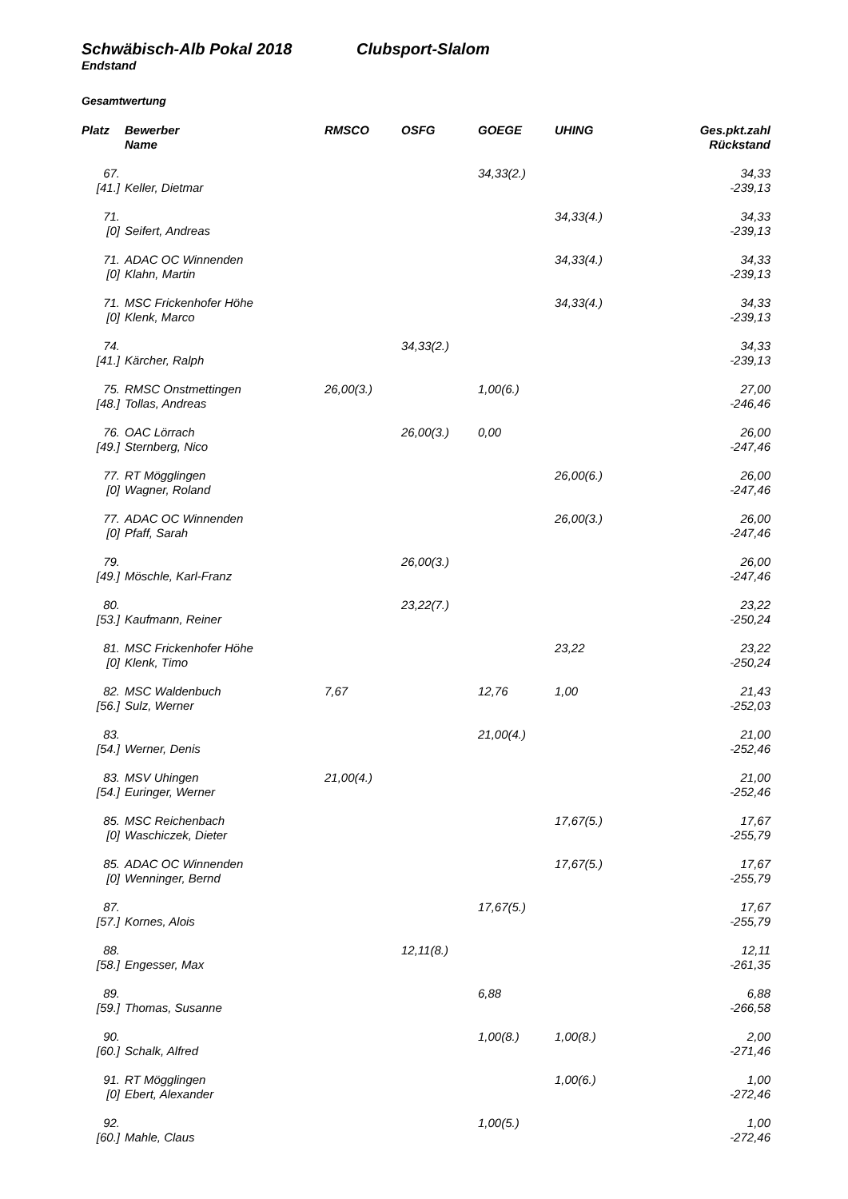Schwäbisch-Alb Pokal 2018 Clubsport-Slalom
Endstand
Gesamtwertung
| Platz | Bewerber Name | RMSCO | OSFG | GOEGE | UHING | Ges.pkt.zahl Rückstand |
| --- | --- | --- | --- | --- | --- | --- |
| 67. | | | | 34,33(2.) | | 34,33 |
| [41.] | Keller, Dietmar | | | | | -239,13 |
| 71. | | | | | 34,33(4.) | 34,33 |
| [0] | Seifert, Andreas | | | | | -239,13 |
| 71. | ADAC OC Winnenden | | | | 34,33(4.) | 34,33 |
| [0] | Klahn, Martin | | | | | -239,13 |
| 71. | MSC Frickenhofer Höhe | | | | 34,33(4.) | 34,33 |
| [0] | Klenk, Marco | | | | | -239,13 |
| 74. | | | 34,33(2.) | | | 34,33 |
| [41.] | Kärcher, Ralph | | | | | -239,13 |
| 75. | RMSC Onstmettingen | 26,00(3.) | | 1,00(6.) | | 27,00 |
| [48.] | Tollas, Andreas | | | | | -246,46 |
| 76. | OAC Lörrach | | 26,00(3.) | 0,00 | | 26,00 |
| [49.] | Sternberg, Nico | | | | | -247,46 |
| 77. | RT Mögglingen | | | | 26,00(6.) | 26,00 |
| [0] | Wagner, Roland | | | | | -247,46 |
| 77. | ADAC OC Winnenden | | | | 26,00(3.) | 26,00 |
| [0] | Pfaff, Sarah | | | | | -247,46 |
| 79. | | | 26,00(3.) | | | 26,00 |
| [49.] | Möschle, Karl-Franz | | | | | -247,46 |
| 80. | | | 23,22(7.) | | | 23,22 |
| [53.] | Kaufmann, Reiner | | | | | -250,24 |
| 81. | MSC Frickenhofer Höhe | | | | 23,22 | 23,22 |
| [0] | Klenk, Timo | | | | | -250,24 |
| 82. | MSC Waldenbuch | 7,67 | | 12,76 | 1,00 | 21,43 |
| [56.] | Sulz, Werner | | | | | -252,03 |
| 83. | | | | 21,00(4.) | | 21,00 |
| [54.] | Werner, Denis | | | | | -252,46 |
| 83. | MSV Uhingen | 21,00(4.) | | | | 21,00 |
| [54.] | Euringer, Werner | | | | | -252,46 |
| 85. | MSC Reichenbach | | | | 17,67(5.) | 17,67 |
| [0] | Waschiczek, Dieter | | | | | -255,79 |
| 85. | ADAC OC Winnenden | | | | 17,67(5.) | 17,67 |
| [0] | Wenninger, Bernd | | | | | -255,79 |
| 87. | | | | 17,67(5.) | | 17,67 |
| [57.] | Kornes, Alois | | | | | -255,79 |
| 88. | | | 12,11(8.) | | | 12,11 |
| [58.] | Engesser, Max | | | | | -261,35 |
| 89. | | | | 6,88 | | 6,88 |
| [59.] | Thomas, Susanne | | | | | -266,58 |
| 90. | | | | 1,00(8.) | 1,00(8.) | 2,00 |
| [60.] | Schalk, Alfred | | | | | -271,46 |
| 91. | RT Mögglingen | | | | 1,00(6.) | 1,00 |
| [0] | Ebert, Alexander | | | | | -272,46 |
| 92. | | | | 1,00(5.) | | 1,00 |
| [60.] | Mahle, Claus | | | | | -272,46 |